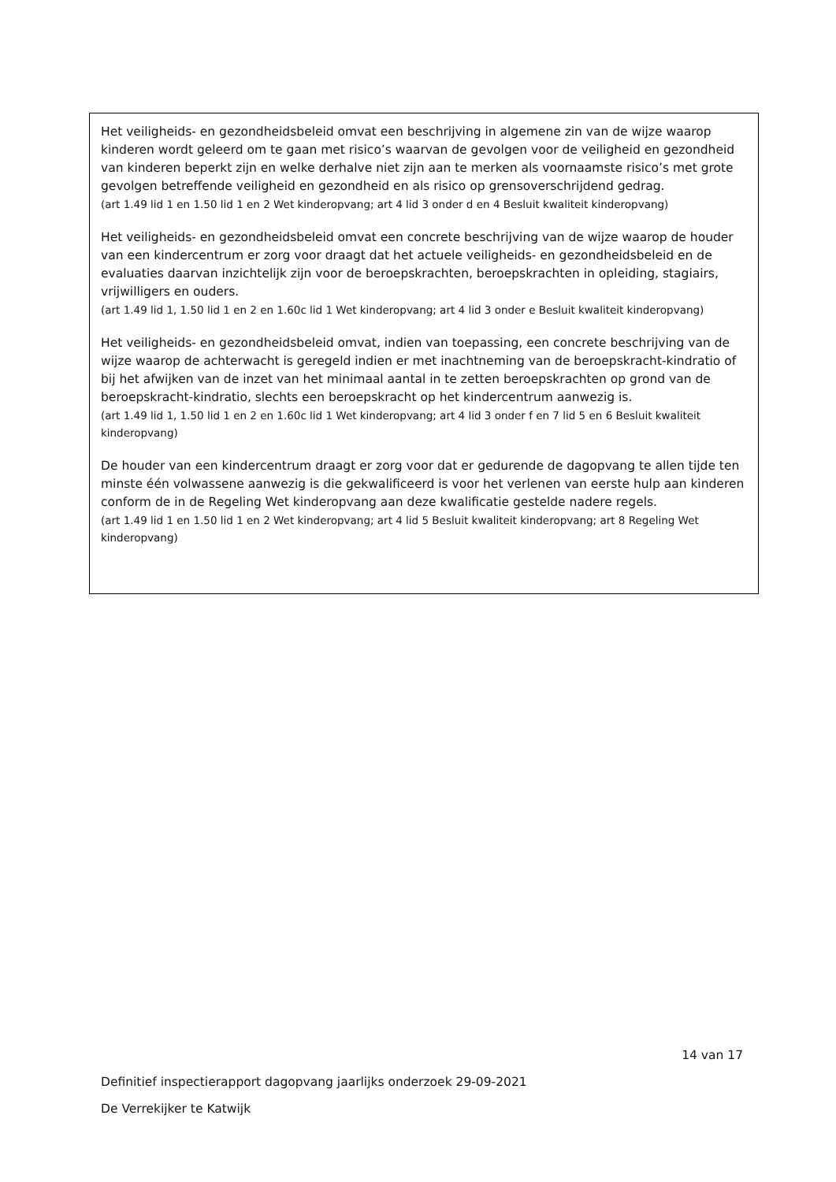Het veiligheids- en gezondheidsbeleid omvat een beschrijving in algemene zin van de wijze waarop kinderen wordt geleerd om te gaan met risico’s waarvan de gevolgen voor de veiligheid en gezondheid van kinderen beperkt zijn en welke derhalve niet zijn aan te merken als voornaamste risico’s met grote gevolgen betreffende veiligheid en gezondheid en als risico op grensoverschrijdend gedrag.
(art 1.49 lid 1 en 1.50 lid 1 en 2 Wet kinderopvang; art 4 lid 3 onder d en 4 Besluit kwaliteit kinderopvang)
Het veiligheids- en gezondheidsbeleid omvat een concrete beschrijving van de wijze waarop de houder van een kindercentrum er zorg voor draagt dat het actuele veiligheids- en gezondheidsbeleid en de evaluaties daarvan inzichtelijk zijn voor de beroepskrachten, beroepskrachten in opleiding, stagiairs, vrijwilligers en ouders.
(art 1.49 lid 1, 1.50 lid 1 en 2 en 1.60c lid 1 Wet kinderopvang; art 4 lid 3 onder e Besluit kwaliteit kinderopvang)
Het veiligheids- en gezondheidsbeleid omvat, indien van toepassing, een concrete beschrijving van de wijze waarop de achterwacht is geregeld indien er met inachtneming van de beroepskracht-kindratio of bij het afwijken van de inzet van het minimaal aantal in te zetten beroepskrachten op grond van de beroepskracht-kindratio, slechts een beroepskracht op het kindercentrum aanwezig is.
(art 1.49 lid 1, 1.50 lid 1 en 2 en 1.60c lid 1 Wet kinderopvang; art 4 lid 3 onder f en 7 lid 5 en 6 Besluit kwaliteit kinderopvang)
De houder van een kindercentrum draagt er zorg voor dat er gedurende de dagopvang te allen tijde ten minste één volwassene aanwezig is die gekwalificeerd is voor het verlenen van eerste hulp aan kinderen conform de in de Regeling Wet kinderopvang aan deze kwalificatie gestelde nadere regels.
(art 1.49 lid 1 en 1.50 lid 1 en 2 Wet kinderopvang; art 4 lid 5 Besluit kwaliteit kinderopvang; art 8 Regeling Wet kinderopvang)
14 van 17
Definitief inspectierapport dagopvang jaarlijks onderzoek 29-09-2021
De Verrekijker te Katwijk